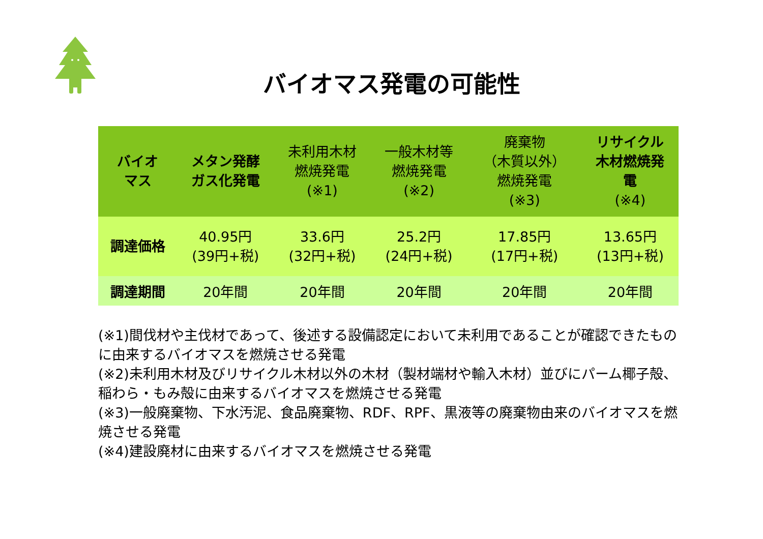バイオマス発電の可能性
| バイオ マス | メタン発酵 ガス化発電 | 未利用木材 燃焼発電 (※1) | 一般木材等 燃焼発電 (※2) | 廃棄物 （木質以外） 燃焼発電 (※3) | リサイクル 木材燃焼発 電 (※4) |
| --- | --- | --- | --- | --- | --- |
| 調達価格 | 40.95円 (39円+税) | 33.6円 (32円+税) | 25.2円 (24円+税) | 17.85円 (17円+税) | 13.65円 (13円+税) |
| 調達期間 | 20年間 | 20年間 | 20年間 | 20年間 | 20年間 |
(※1)間伐材や主伐材であって、後述する設備認定において未利用であることが確認できたものに由来するバイオマスを燃焼させる発電
(※2)未利用木材及びリサイクル木材以外の木材（製材端材や輸入木材）並びにパーム椰子殻、稲わら・もみ殻に由来するバイオマスを燃焼させる発電
(※3)一般廃棄物、下水汚泥、食品廃棄物、RDF、RPF、黒液等の廃棄物由来のバイオマスを燃焼させる発電
(※4)建設廃材に由来するバイオマスを燃焼させる発電